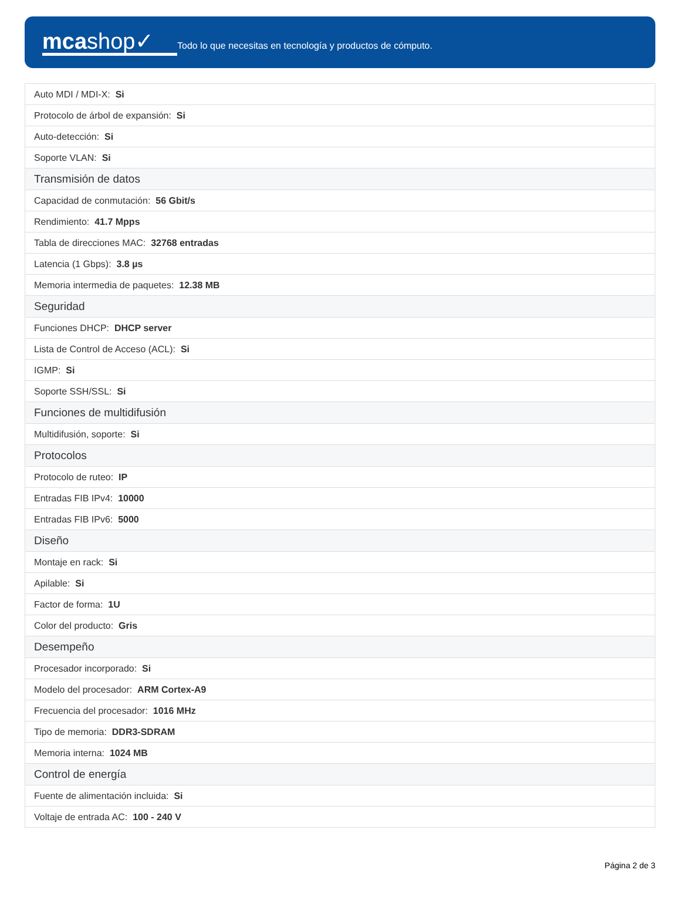mcashop✓
Todo lo que necesitas en tecnología y productos de cómputo.
| Auto MDI / MDI-X: Si |
| Protocolo de árbol de expansión: Si |
| Auto-detección: Si |
| Soporte VLAN: Si |
| Transmisión de datos |
| Capacidad de conmutación: 56 Gbit/s |
| Rendimiento: 41.7 Mpps |
| Tabla de direcciones MAC: 32768 entradas |
| Latencia (1 Gbps): 3.8 µs |
| Memoria intermedia de paquetes: 12.38 MB |
| Seguridad |
| Funciones DHCP: DHCP server |
| Lista de Control de Acceso (ACL): Si |
| IGMP: Si |
| Soporte SSH/SSL: Si |
| Funciones de multidifusión |
| Multidifusión, soporte: Si |
| Protocolos |
| Protocolo de ruteo: IP |
| Entradas FIB IPv4: 10000 |
| Entradas FIB IPv6: 5000 |
| Diseño |
| Montaje en rack: Si |
| Apilable: Si |
| Factor de forma: 1U |
| Color del producto: Gris |
| Desempeño |
| Procesador incorporado: Si |
| Modelo del procesador: ARM Cortex-A9 |
| Frecuencia del procesador: 1016 MHz |
| Tipo de memoria: DDR3-SDRAM |
| Memoria interna: 1024 MB |
| Control de energía |
| Fuente de alimentación incluida: Si |
| Voltaje de entrada AC: 100 - 240 V |
Página 2 de 3